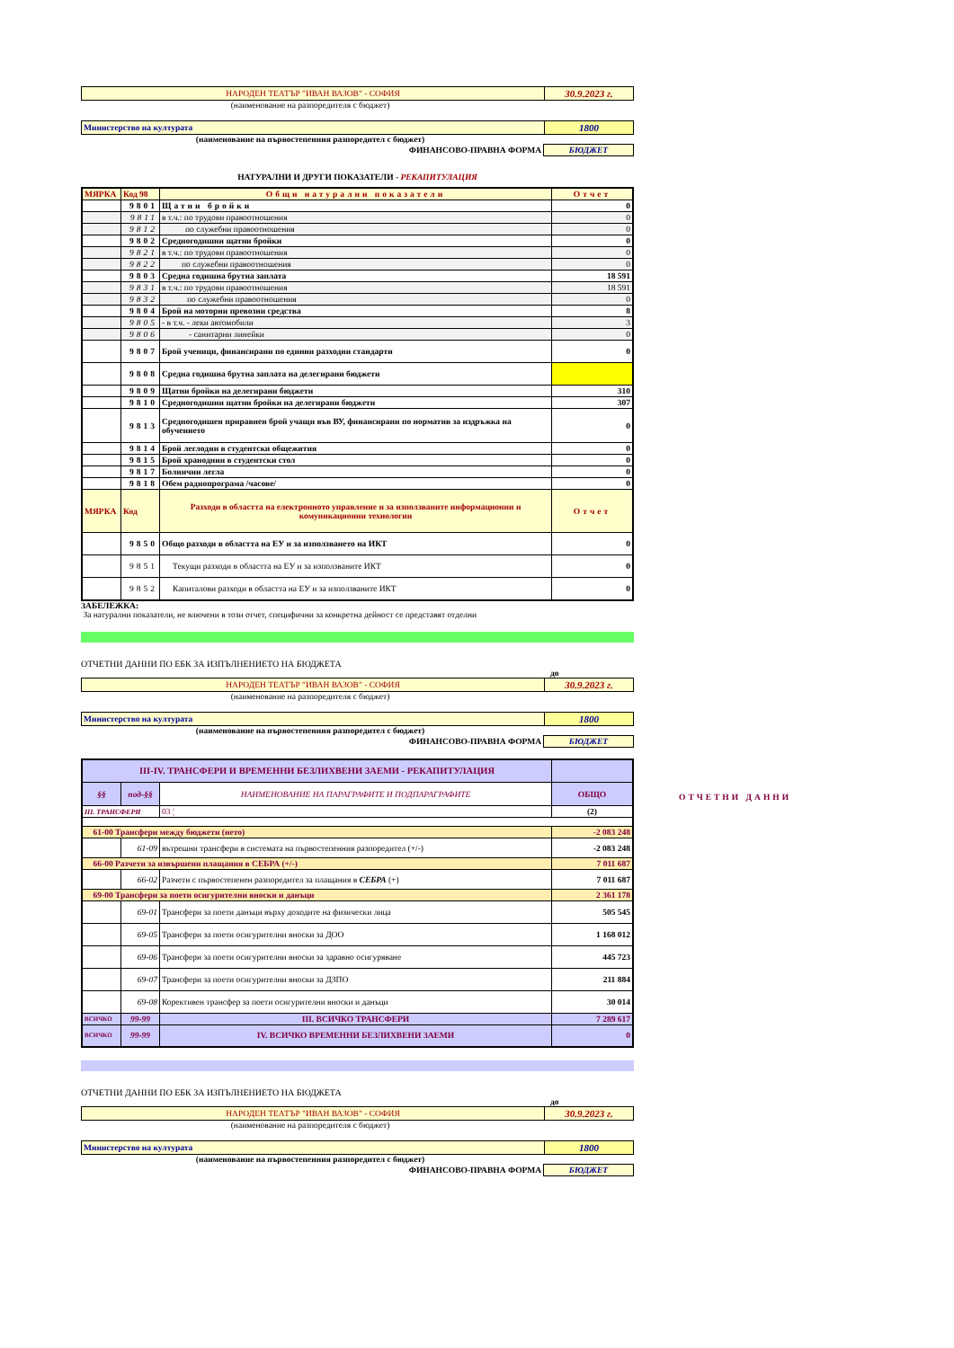| НАРОДЕН ТЕАТЪР "ИВАН ВАЗОВ" - СОФИЯ | 30.9.2023 г. |
(наименование на разпоредителя с бюджет)
| Министерство на културата | 1800 |
(наименование на първостепенния разпоредител с бюджет)
| ФИНАНСОВО-ПРАВНА ФОРМА | БЮДЖЕТ |
НАТУРАЛНИ И ДРУГИ ПОКАЗАТЕЛИ - РЕКАПИТУЛАЦИЯ
| МЯРКА | Код 98 | Общи натурални показатели | Отчет |
| | 9801 | Щатни бройки | 0 |
| | 9811 | в т.ч.: по трудови правоотношения | 0 |
| | 9812 | по служебни правоотношения | 0 |
| | 9802 | Средногодишни щатни бройки | 0 |
| | 9821 | в т.ч.: по трудови правоотношения | 0 |
| | 9822 | по служебни правоотношения | 0 |
| | 9803 | Средна годишна брутна заплата | 18 591 |
| | 9831 | в т.ч.: по трудови правоотношения | 18 591 |
| | 9832 | по служебни правоотношения | 0 |
| | 9804 | Брой на моторни превозни средства | 8 |
| | 9805 | - в т.ч. - леки автомобили | 3 |
| | 9806 | - санитарни линейки | 0 |
| | 9807 | Брой ученици, финансирани по единни разходни стандарти | 0 |
| | 9808 | Средна годишна брутна заплата на делегирани бюджети | |
| | 9809 | Щатни бройки на делегирани бюджети | 310 |
| | 9810 | Средногодишни щатни бройки на делегирани бюджети | 307 |
| | 9813 | Средногодишен приравнен брой учащи във ВУ, финансирани по норматив за издръжка на обучението | 0 |
| | 9814 | Брой леглодни в студентски общежития | 0 |
| | 9815 | Брой храноднии в студентски стол | 0 |
| | 9817 | Болнични легла | 0 |
| | 9818 | Обем радиопрограма /часове/ | 0 |
| МЯРКА | Код | Разходи в областта на електронното управление и за използваните информационни и комуникационни технологии | Отчет |
| | 9850 | Общо разходи в областта на ЕУ и за използването на ИКТ | 0 |
| | 9851 | Текущи разходи в областта на ЕУ и за използваните ИКТ | 0 |
| | 9852 | Капиталови разходи в областта на ЕУ и за използваните ИКТ | 0 |
ЗАБЕЛЕЖКА:
За натурални показатели, не влючени в този отчет, специфични за конкретна дейност се представят отделни
ОТЧЕТНИ ДАННИ ПО ЕБК ЗА ИЗПЪЛНЕНИЕТО НА БЮДЖЕТА
до
| НАРОДЕН ТЕАТЪР "ИВАН ВАЗОВ" - СОФИЯ | 30.9.2023 г. |
(наименование на разпоредителя с бюджет)
| Министерство на културата | 1800 |
(наименование на първостепенния разпоредител с бюджет)
| ФИНАНСОВО-ПРАВНА ФОРМА | БЮДЖЕТ |
| III-IV. ТРАНСФЕРИ И ВРЕМЕННИ БЕЗЛИХВЕНИ ЗАЕМИ - РЕКАПИТУЛАЦИЯ | | | |
| §§ | под-§§ | НАИМЕНОВАНИЕ НА ПАРАГРАФИТЕ И ПОДПАРАГРАФИТЕ | ОБЩО |
| III. ТРАНСФЕРИ | | 03 ¦ | (2) |
| 61-00 Трансфери между бюджети (нето) | | | -2 083 248 |
| | 61-09 | вътрешни трансфери в системата на първостепенния разпоредител (+/-) | -2 083 248 |
| 66-00 Разчети за извършени плащания в СЕБРА (+/-) | | | 7 011 687 |
| | 66-02 | Разчети с първостепенен разпоредител за плащания в СЕБРА (+) | 7 011 687 |
| 69-00 Трансфери за поети осигурителни вноски и данъци | | | 2 361 178 |
| | 69-01 | Трансфери за поети данъци върху доходите на физически лица | 505 545 |
| | 69-05 | Трансфери за поети осигурителни вноски за ДОО | 1 168 012 |
| | 69-06 | Трансфери за поети осигурителни вноски за здравно осигуряване | 445 723 |
| | 69-07 | Трансфери за поети осигурителни вноски за ДЗПО | 211 884 |
| | 69-08 | Корективен трансфер за поети осигурителни вноски и данъци | 30 014 |
| ВСИЧКО | 99-99 | III. ВСИЧКО ТРАНСФЕРИ | 7 289 617 |
| ВСИЧКО | 99-99 | IV. ВСИЧКО ВРЕМЕННИ БЕЗЛИХВЕНИ ЗАЕМИ | 0 |
ОТЧЕТНИ ДАННИ ПО ЕБК ЗА ИЗПЪЛНЕНИЕТО НА БЮДЖЕТА
до
| НАРОДЕН ТЕАТЪР "ИВАН ВАЗОВ" - СОФИЯ | 30.9.2023 г. |
(наименование на разпоредителя с бюджет)
| Министерство на културата | 1800 |
(наименование на първостепенния разпоредител с бюджет)
| ФИНАНСОВО-ПРАВНА ФОРМА | БЮДЖЕТ |
ОТЧЕТНИ ДАННИ